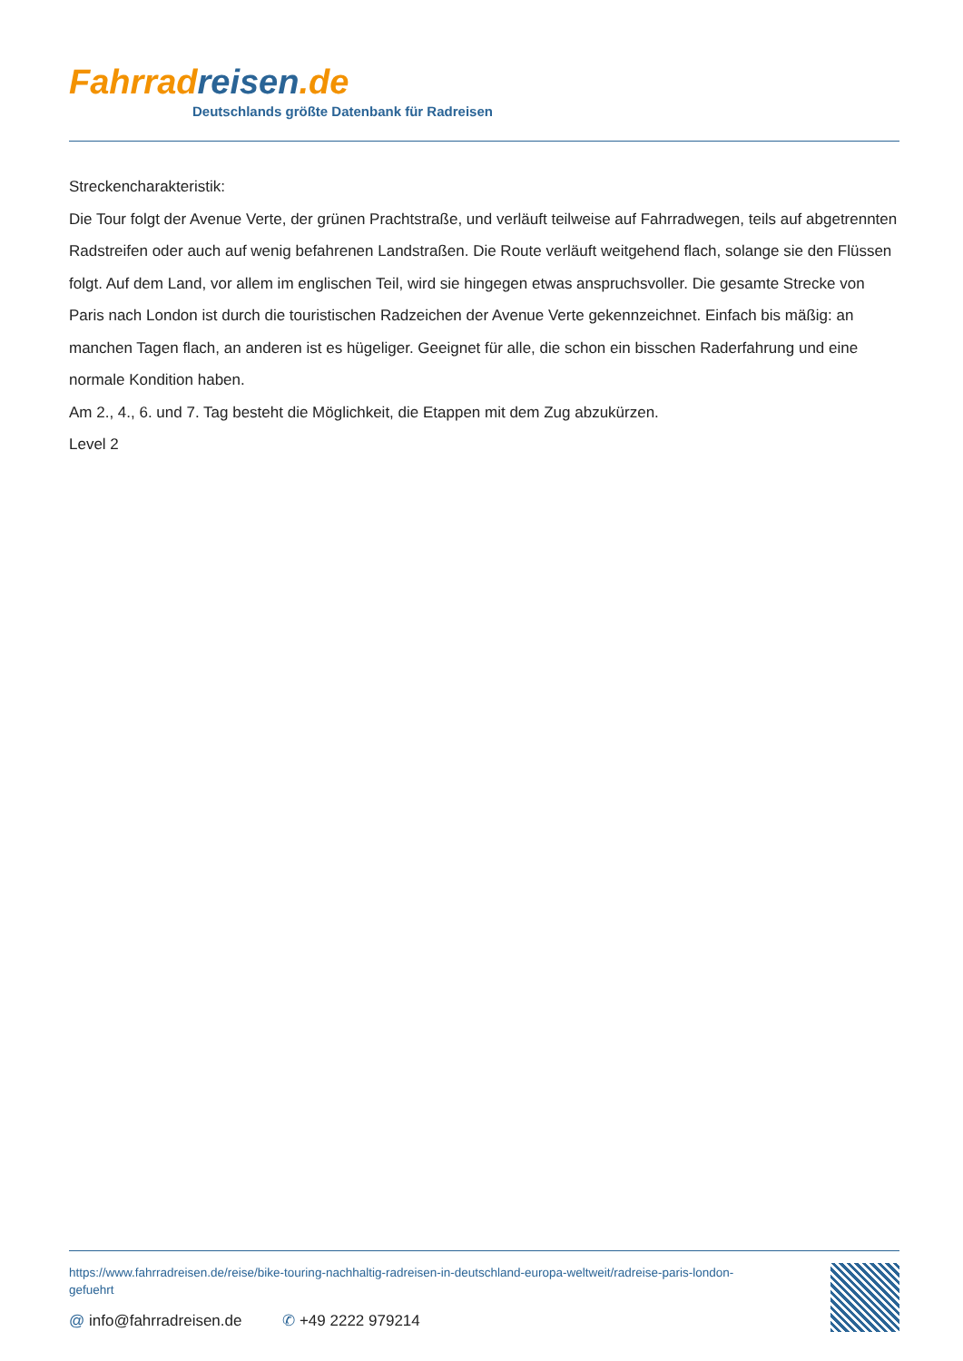Fahrrad reisen.de
Deutschlands größte Datenbank für Radreisen
Streckencharakteristik:
Die Tour folgt der Avenue Verte, der grünen Prachtstraße, und verläuft teilweise auf Fahrradwegen, teils auf abgetrennten Radstreifen oder auch auf wenig befahrenen Landstraßen. Die Route verläuft weitgehend flach, solange sie den Flüssen folgt. Auf dem Land, vor allem im englischen Teil, wird sie hingegen etwas anspruchsvoller. Die gesamte Strecke von Paris nach London ist durch die touristischen Radzeichen der Avenue Verte gekennzeichnet. Einfach bis mäßig: an manchen Tagen flach, an anderen ist es hügeliger. Geeignet für alle, die schon ein bisschen Raderfahrung und eine normale Kondition haben.
Am 2., 4., 6. und 7. Tag besteht die Möglichkeit, die Etappen mit dem Zug abzukürzen.
Level 2
https://www.fahrradreisen.de/reise/bike-touring-nachhaltig-radreisen-in-deutschland-europa-weltweit/radreise-paris-london-gefuehrt
@ info@fahrradreisen.de ✆ +49 2222 979214